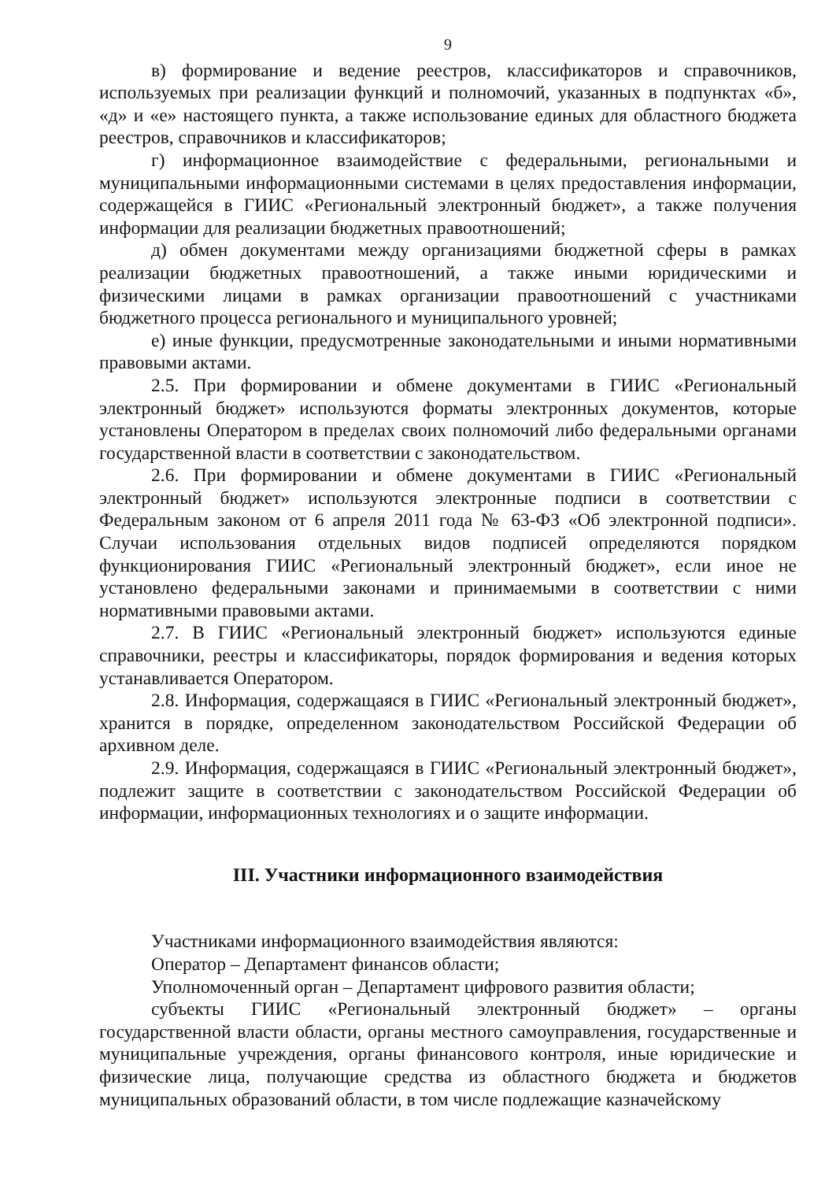9
в) формирование и ведение реестров, классификаторов и справочников, используемых при реализации функций и полномочий, указанных в подпунктах «б», «д» и «е» настоящего пункта, а также использование единых для областного бюджета реестров, справочников и классификаторов;
г) информационное взаимодействие с федеральными, региональными и муниципальными информационными системами в целях предоставления информации, содержащейся в ГИИС «Региональный электронный бюджет», а также получения информации для реализации бюджетных правоотношений;
д) обмен документами между организациями бюджетной сферы в рамках реализации бюджетных правоотношений, а также иными юридическими и физическими лицами в рамках организации правоотношений с участниками бюджетного процесса регионального и муниципального уровней;
е) иные функции, предусмотренные законодательными и иными нормативными правовыми актами.
2.5. При формировании и обмене документами в ГИИС «Региональный электронный бюджет» используются форматы электронных документов, которые установлены Оператором в пределах своих полномочий либо федеральными органами государственной власти в соответствии с законодательством.
2.6. При формировании и обмене документами в ГИИС «Региональный электронный бюджет» используются электронные подписи в соответствии с Федеральным законом от 6 апреля 2011 года № 63-ФЗ «Об электронной подписи». Случаи использования отдельных видов подписей определяются порядком функционирования ГИИС «Региональный электронный бюджет», если иное не установлено федеральными законами и принимаемыми в соответствии с ними нормативными правовыми актами.
2.7. В ГИИС «Региональный электронный бюджет» используются единые справочники, реестры и классификаторы, порядок формирования и ведения которых устанавливается Оператором.
2.8. Информация, содержащаяся в ГИИС «Региональный электронный бюджет», хранится в порядке, определенном законодательством Российской Федерации об архивном деле.
2.9. Информация, содержащаяся в ГИИС «Региональный электронный бюджет», подлежит защите в соответствии с законодательством Российской Федерации об информации, информационных технологиях и о защите информации.
III. Участники информационного взаимодействия
Участниками информационного взаимодействия являются:
Оператор – Департамент финансов области;
Уполномоченный орган – Департамент цифрового развития области;
субъекты ГИИС «Региональный электронный бюджет» – органы государственной власти области, органы местного самоуправления, государственные и муниципальные учреждения, органы финансового контроля, иные юридические и физические лица, получающие средства из областного бюджета и бюджетов муниципальных образований области, в том числе подлежащие казначейскому